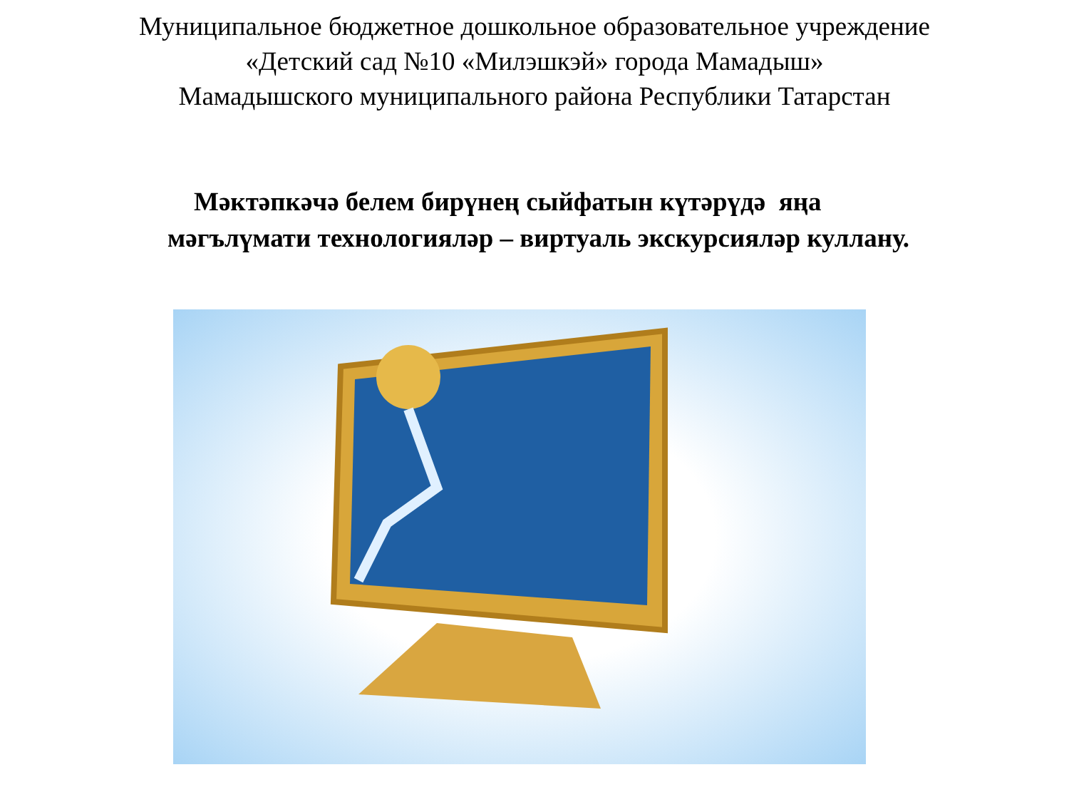Муниципальное бюджетное дошкольное образовательное учреждение
«Детский сад №10 «Милэшкэй» города Мамадыш»
Мамадышского муниципального района Республики Татарстан
Мәктәпкәчә белем бирүнең сыйфатын күтәрүдә яңа
мәгълүмати технологияләр – виртуаль экскурсияләр куллану.